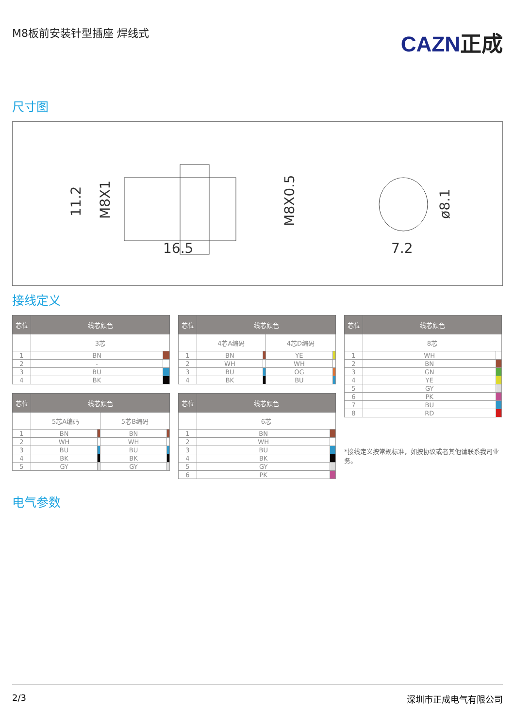M8板前安装针型插座 焊线式
CAZN正成
尺寸图
16.5
11.2
M8X1
M8X0.5
7.2
ø8.1
接线定义
| 芯位 | 线芯颜色 | |
| --- | --- | --- |
| | 3芯 | |
| 1 | BN | |
| 2 | - | |
| 3 | BU | |
| 4 | BK | |
| 芯位 | 线芯颜色 | | | |
| --- | --- | --- | --- | --- |
| | 5芯A编码 | | 5芯B编码 | |
| 1 | BN | | BN | |
| 2 | WH | | WH | |
| 3 | BU | | BU | |
| 4 | BK | | BK | |
| 5 | GY | | GY | |
| 芯位 | 线芯颜色 | | | |
| --- | --- | --- | --- | --- |
| | 4芯A编码 | | 4芯D编码 | |
| 1 | BN | | YE | |
| 2 | WH | | WH | |
| 3 | BU | | OG | |
| 4 | BK | | BU | |
| 芯位 | 线芯颜色 | |
| --- | --- | --- |
| | 6芯 | |
| 1 | BN | |
| 2 | WH | |
| 3 | BU | |
| 4 | BK | |
| 5 | GY | |
| 6 | PK | |
| 芯位 | 线芯颜色 | |
| --- | --- | --- |
| | 8芯 | |
| 1 | WH | |
| 2 | BN | |
| 3 | GN | |
| 4 | YE | |
| 5 | GY | |
| 6 | PK | |
| 7 | BU | |
| 8 | RD | |
*接线定义按常规标准，如按协议或者其他请联系我司业务。
电气参数
2/3 深圳市正成电气有限公司